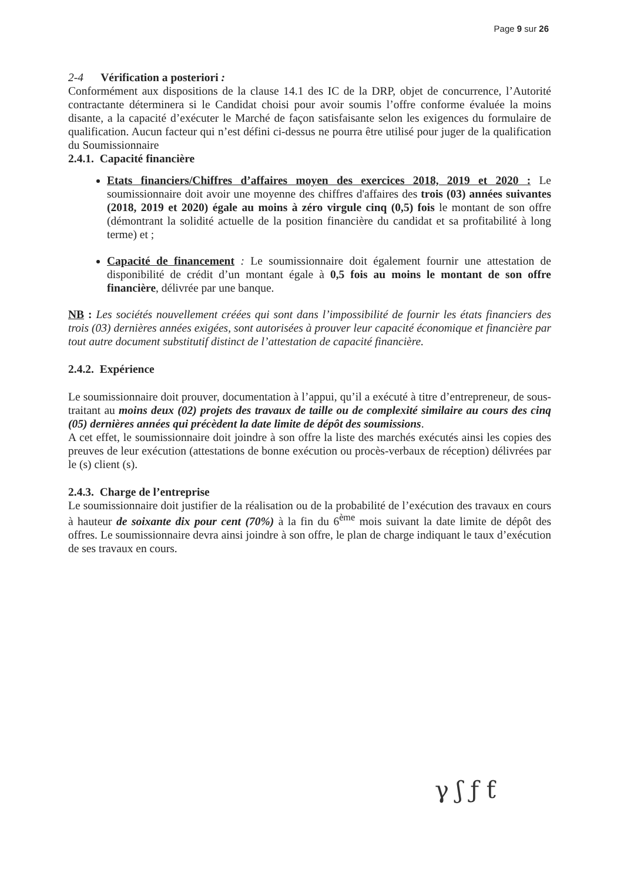Page 9 sur 26
2-4 Vérification a posteriori :
Conformément aux dispositions de la clause 14.1 des IC de la DRP, objet de concurrence, l’Autorité contractante déterminera si le Candidat choisi pour avoir soumis l’offre conforme évaluée la moins disante, a la capacité d’exécuter le Marché de façon satisfaisante selon les exigences du formulaire de qualification. Aucun facteur qui n’est défini ci-dessus ne pourra être utilisé pour juger de la qualification du Soumissionnaire
2.4.1. Capacité financière
Etats financiers/Chiffres d’affaires moyen des exercices 2018, 2019 et 2020 : Le soumissionnaire doit avoir une moyenne des chiffres d'affaires des trois (03) années suivantes (2018, 2019 et 2020) égale au moins à zéro virgule cinq (0,5) fois le montant de son offre (démontrant la solidité actuelle de la position financière du candidat et sa profitabilité à long terme) et ;
Capacité de financement : Le soumissionnaire doit également fournir une attestation de disponibilité de crédit d’un montant égale à 0,5 fois au moins le montant de son offre financière, délivrée par une banque.
NB : Les sociétés nouvellement créées qui sont dans l’impossibilité de fournir les états financiers des trois (03) dernières années exigées, sont autorisées à prouver leur capacité économique et financière par tout autre document substitutif distinct de l’attestation de capacité financière.
2.4.2. Expérience
Le soumissionnaire doit prouver, documentation à l’appui, qu’il a exécuté à titre d’entrepreneur, de sous-traitant au moins deux (02) projets des travaux de taille ou de complexité similaire au cours des cinq (05) dernières années qui précèdent la date limite de dépôt des soumissions.
A cet effet, le soumissionnaire doit joindre à son offre la liste des marchés exécutés ainsi les copies des preuves de leur exécution (attestations de bonne exécution ou procès-verbaux de réception) délivrées par le (s) client (s).
2.4.3. Charge de l’entreprise
Le soumissionnaire doit justifier de la réalisation ou de la probabilité de l’exécution des travaux en cours à hauteur de soixante dix pour cent (70%) à la fin du 6<sup>ème</sup> mois suivant la date limite de dépôt des offres. Le soumissionnaire devra ainsi joindre à son offre, le plan de charge indiquant le taux d’exécution de ses travaux en cours.
γ ʃ ƒ ƭ